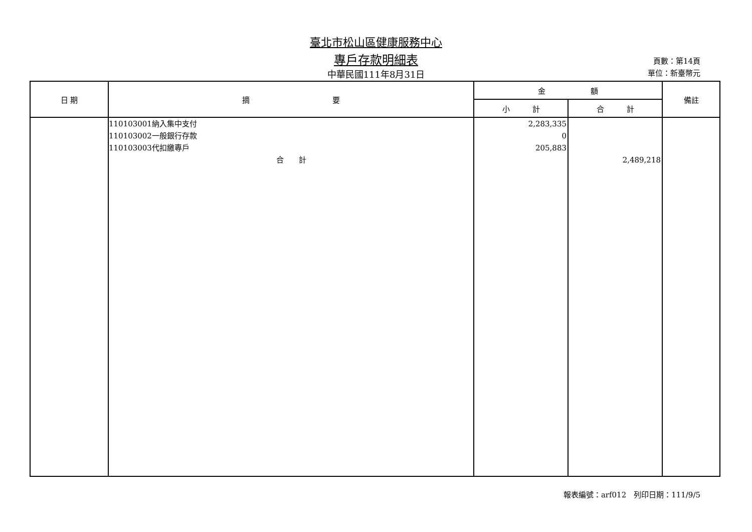臺北市松山區健康服務中心
專戶存款明細表
中華民國111年8月31日
頁數：第14頁
單位：新臺幣元
| 日 期 | 摘 要 | 金 額 | | 備註 |
| --- | --- | --- | --- | --- |
| | | 小 計 | 合 計 | |
| | 110103001納入集中支付 110103002一般銀行存款 110103003代扣繳專戶 合 計 | 2,283,335 0 205,883 | 2,489,218 | |
報表編號：arf012　列印日期：111/9/5